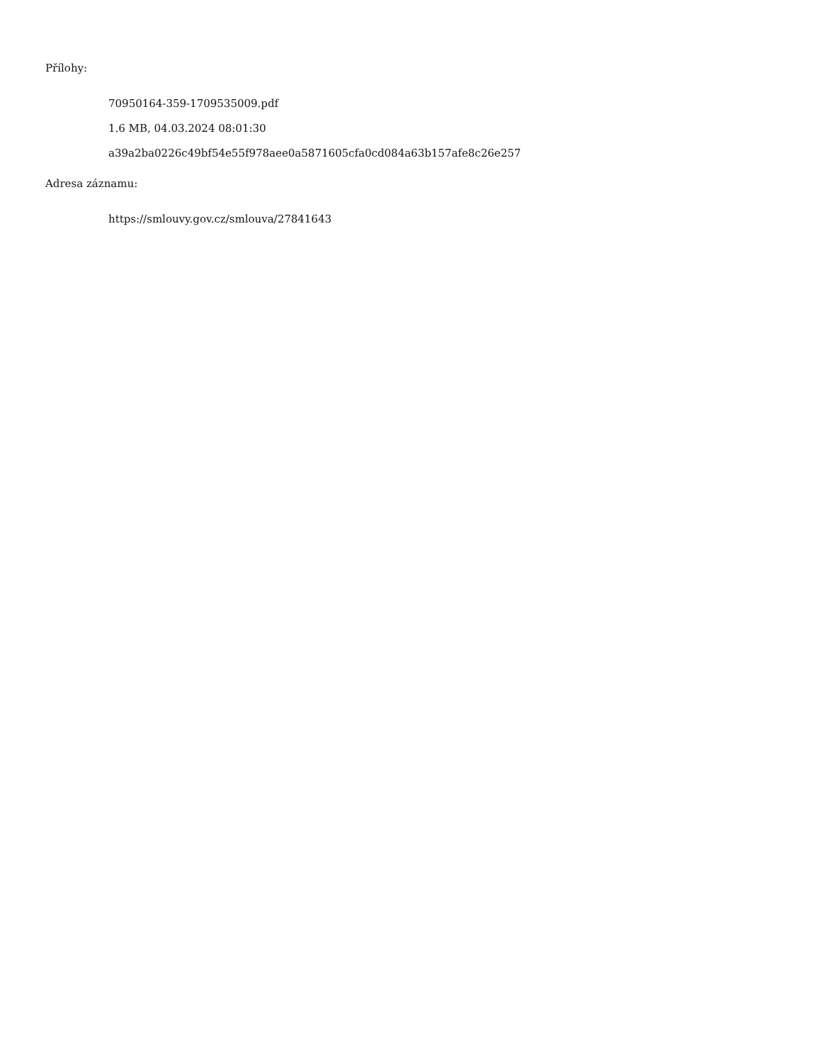Přílohy:
70950164-359-1709535009.pdf
1.6 MB, 04.03.2024 08:01:30
a39a2ba0226c49bf54e55f978aee0a5871605cfa0cd084a63b157afe8c26e257
Adresa záznamu:
https://smlouvy.gov.cz/smlouva/27841643